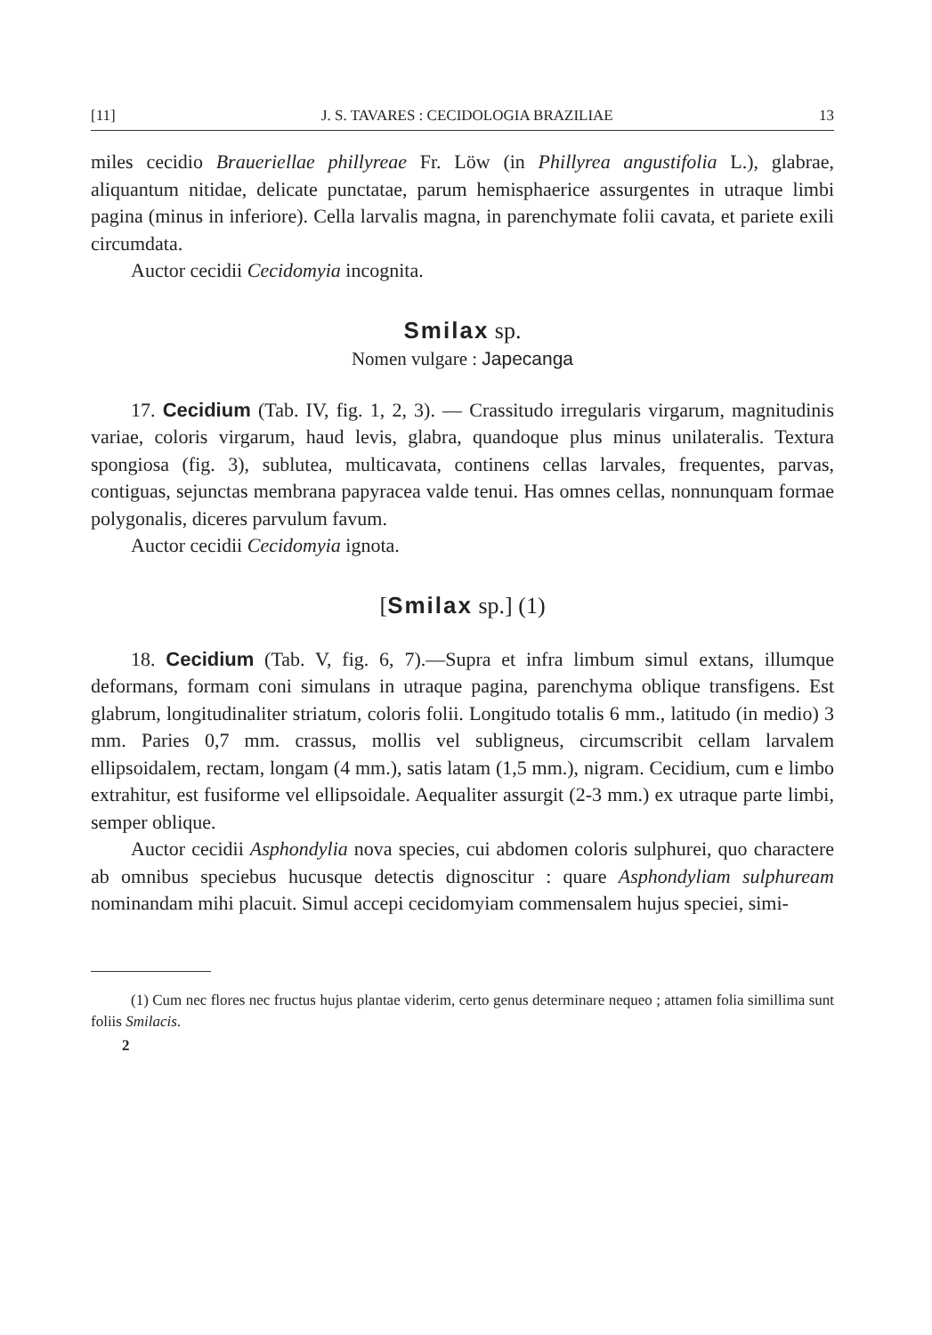[11] J. S. TAVARES : CECIDOLOGIA BRAZILIAE 13
miles cecidio Braueriellae phillyreae Fr. Löw (in Phillyrea angustifolia L.), glabrae, aliquantum nitidae, delicate punctatae, parum hemisphaerice assurgentes in utraque limbi pagina (minus in inferiore). Cella larvalis magna, in parenchymate folii cavata, et pariete exili circumdata.
Auctor cecidii Cecidomyia incognita.
Smilax sp.
Nomen vulgare : Japecanga
17. Cecidium (Tab. IV, fig. 1, 2, 3). — Crassitudo irregularis virgarum, magnitudinis variae, coloris virgarum, haud levis, glabra, quandoque plus minus unilateralis. Textura spongiosa (fig. 3), sublutea, multicavata, continens cellas larvales, frequentes, parvas, contiguas, sejunctas membrana papyracea valde tenui. Has omnes cellas, nonnunquam formae polygonalis, diceres parvulum favum.
Auctor cecidii Cecidomyia ignota.
[Smilax sp.] (1)
18. Cecidium (Tab. V, fig. 6, 7).—Supra et infra limbum simul extans, illumque deformans, formam coni simulans in utraque pagina, parenchyma oblique transfigens. Est glabrum, longitudinaliter striatum, coloris folii. Longitudo totalis 6 mm., latitudo (in medio) 3 mm. Paries 0,7 mm. crassus, mollis vel subligneus, circumscribit cellam larvalem ellipsoidalem, rectam, longam (4 mm.), satis latam (1,5 mm.), nigram. Cecidium, cum e limbo extrahitur, est fusiforme vel ellipsoidale. Aequaliter assurgit (2-3 mm.) ex utraque parte limbi, semper oblique.
Auctor cecidii Asphondylia nova species, cui abdomen coloris sulphurei, quo charactere ab omnibus speciebus hucusque detectis dignoscitur : quare Asphondyliam sulphuream nominandam mihi placuit. Simul accepi cecidomyiam commensalem hujus speciei, simi-
(1) Cum nec flores nec fructus hujus plantae viderim, certo genus determinare nequeo ; attamen folia simillima sunt foliis Smilacis.
2